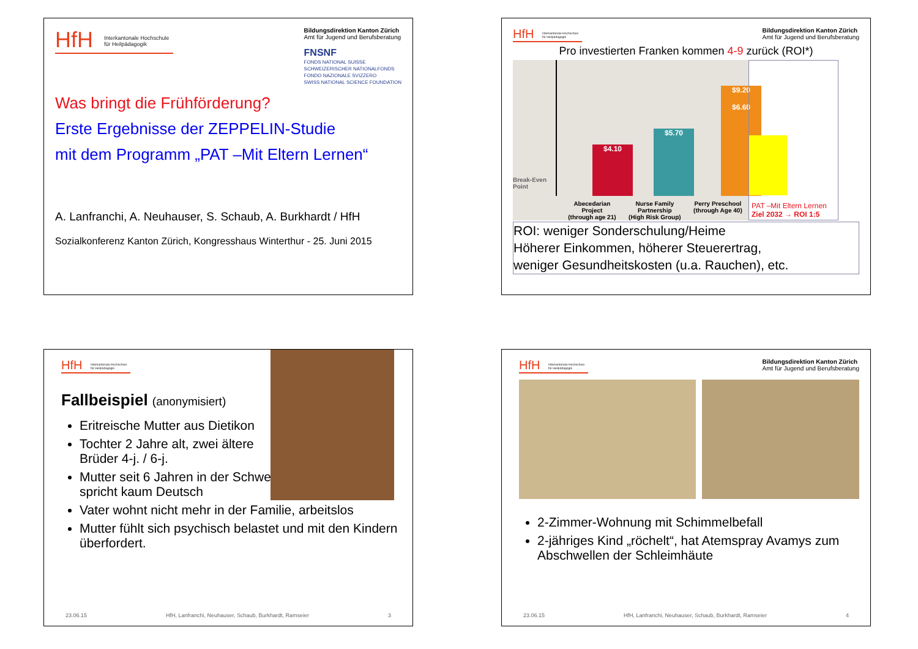HfH Interkantonale Hochschule
für Heilpädagogik
Bildungsdirektion Kanton Zürich
Amt für Jugend und Berufsberatung
FNSNF
FONDS NATIONAL SUISSE
SCHWEIZERISCHER NATIONALFONDS
FONDO NAZIONALE SVIZZERO
SWISS NATIONAL SCIENCE FOUNDATION
Was bringt die Frühförderung?
Erste Ergebnisse der ZEPPELIN-Studie
mit dem Programm „PAT –Mit Eltern Lernen“
A. Lanfranchi, A. Neuhauser, S. Schaub, A. Burkhardt / HfH
Sozialkonferenz Kanton Zürich, Kongresshaus Winterthur - 25. Juni 2015
HfH Interkantonale Hochschule
für Heilpädagogik
Bildungsdirektion Kanton Zürich
Amt für Jugend und Berufsberatung
Pro investierten Franken kommen 4-9 zurück (ROI*)
Break-Even
Point
$4.10 $5.70
$9.20
$6.60
Abecedarian
Project
(through age 21) Nurse Family
Partnership
(High Risk Group) Perry Preschool
(through Age 40)
PAT –Mit Eltern Lernen
Ziel 2032 → ROI 1:5
ROI: weniger Sonderschulung/Heime
Höherer Einkommen, höherer Steuerertrag,
weniger Gesundheitskosten (u.a. Rauchen), etc.
HfH Interkantonale Hochschule
für Heilpädagogik
Fallbeispiel (anonymisiert)
Eritreische Mutter aus Dietikon
Tochter 2 Jahre alt, zwei ältere Brüder 4-j. / 6-j.
Mutter seit 6 Jahren in der Schweiz, spricht kaum Deutsch
Vater wohnt nicht mehr in der Familie, arbeitslos
Mutter fühlt sich psychisch belastet und mit den Kindern überfordert.
23.06.15 HfH, Lanfranchi, Neuhauser, Schaub, Burkhardt, Ramseier 3
HfH Interkantonale Hochschule
für Heilpädagogik
Bildungsdirektion Kanton Zürich
Amt für Jugend und Berufsberatung
2-Zimmer-Wohnung mit Schimmelbefall
2-jähriges Kind „röchelt“, hat Atemspray Avamys zum Abschwellen der Schleimhäute
23.06.15 HfH, Lanfranchi, Neuhauser, Schaub, Burkhardt, Ramseier 4